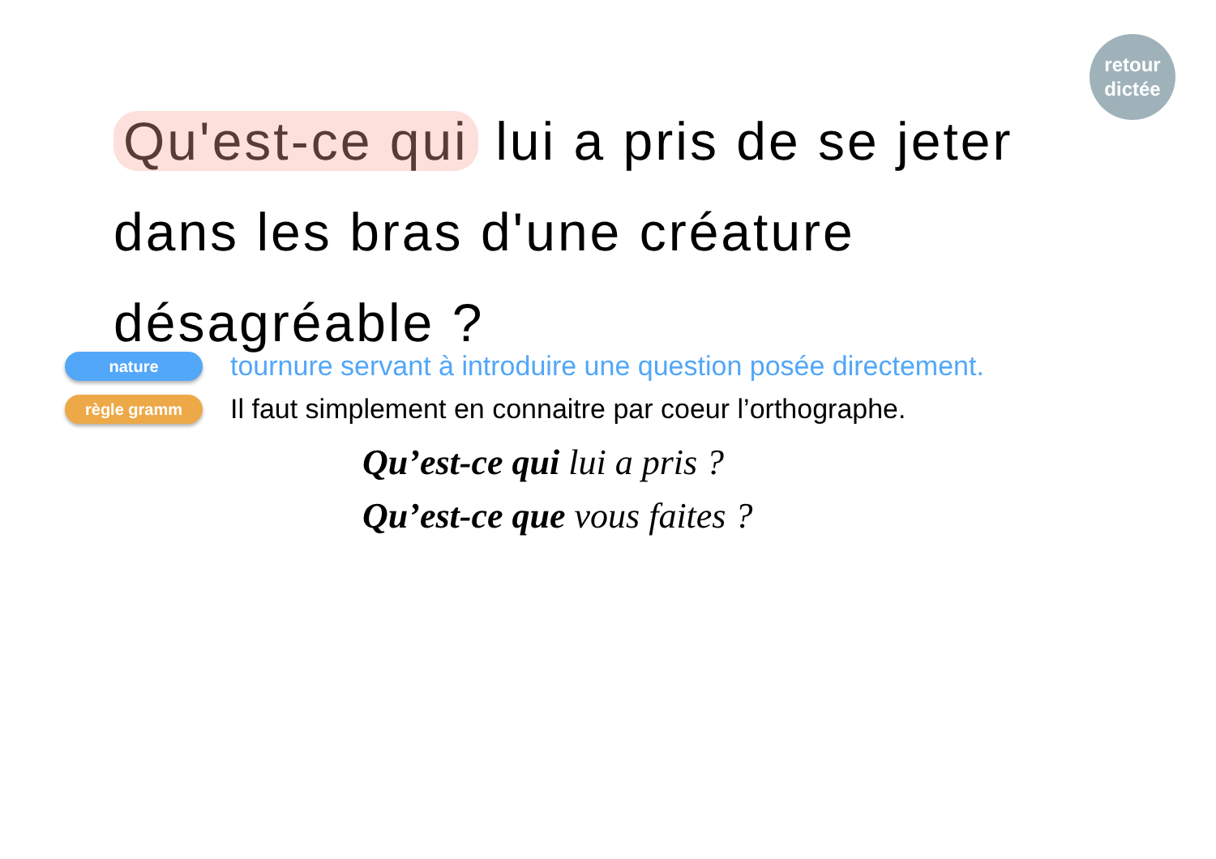retour
dictée
Qu'est-ce qui lui a pris de se jeter dans les bras d'une créature désagréable ?
nature
tournure servant à introduire une question posée directement.
règle gramm
Il faut simplement en connaitre par coeur l’orthographe.
Qu’est-ce qui lui a pris ?
Qu’est-ce que vous faites ?